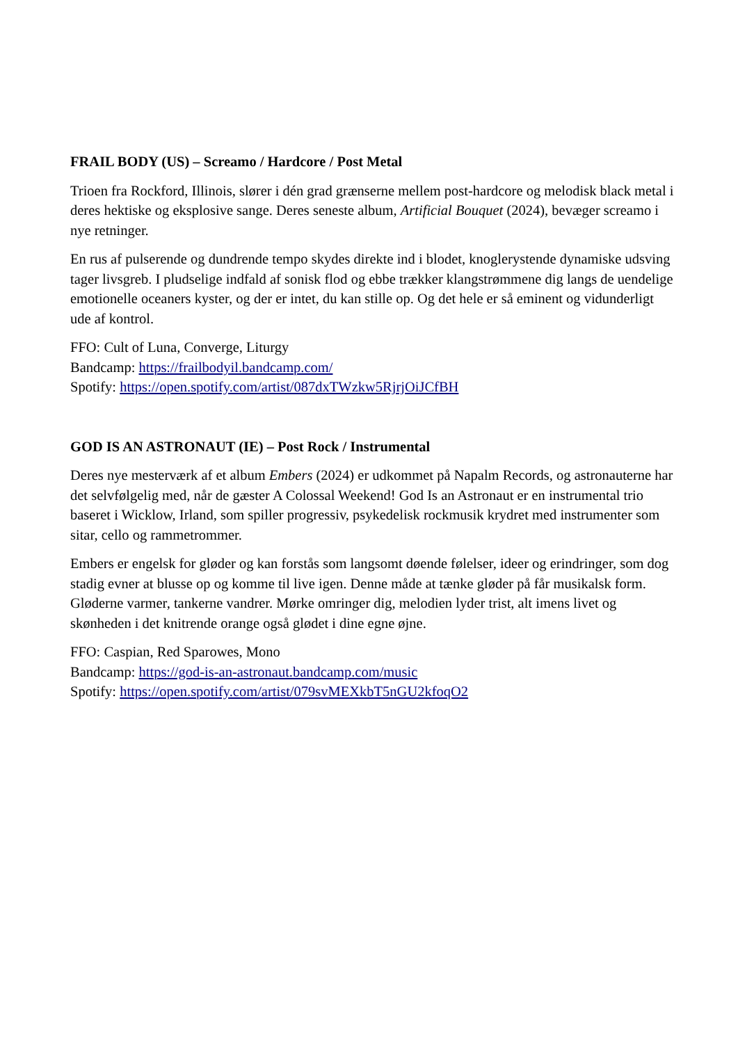FRAIL BODY (US) – Screamo / Hardcore / Post Metal
Trioen fra Rockford, Illinois, slører i dén grad grænserne mellem post-hardcore og melodisk black metal i deres hektiske og eksplosive sange. Deres seneste album, Artificial Bouquet (2024), bevæger screamo i nye retninger.
En rus af pulserende og dundrende tempo skydes direkte ind i blodet, knoglerystende dynamiske udsving tager livsgreb. I pludselige indfald af sonisk flod og ebbe trækker klangstrømmene dig langs de uendelige emotionelle oceaners kyster, og der er intet, du kan stille op. Og det hele er så eminent og vidunderligt ude af kontrol.
FFO: Cult of Luna, Converge, Liturgy
Bandcamp: https://frailbodyil.bandcamp.com/
Spotify: https://open.spotify.com/artist/087dxTWzkw5RjrjOiJCfBH
GOD IS AN ASTRONAUT (IE) – Post Rock / Instrumental
Deres nye mesterværk af et album Embers (2024) er udkommet på Napalm Records, og astronauterne har det selvfølgelig med, når de gæster A Colossal Weekend! God Is an Astronaut er en instrumental trio baseret i Wicklow, Irland, som spiller progressiv, psykedelisk rockmusik krydret med instrumenter som sitar, cello og rammetrommer.
Embers er engelsk for gløder og kan forstås som langsomt døende følelser, ideer og erindringer, som dog stadig evner at blusse op og komme til live igen. Denne måde at tænke gløder på får musikalsk form. Gløderne varmer, tankerne vandrer. Mørke omringer dig, melodien lyder trist, alt imens livet og skønheden i det knitrende orange også glødet i dine egne øjne.
FFO: Caspian, Red Sparowes, Mono
Bandcamp: https://god-is-an-astronaut.bandcamp.com/music
Spotify: https://open.spotify.com/artist/079svMEXkbT5nGU2kfoqO2